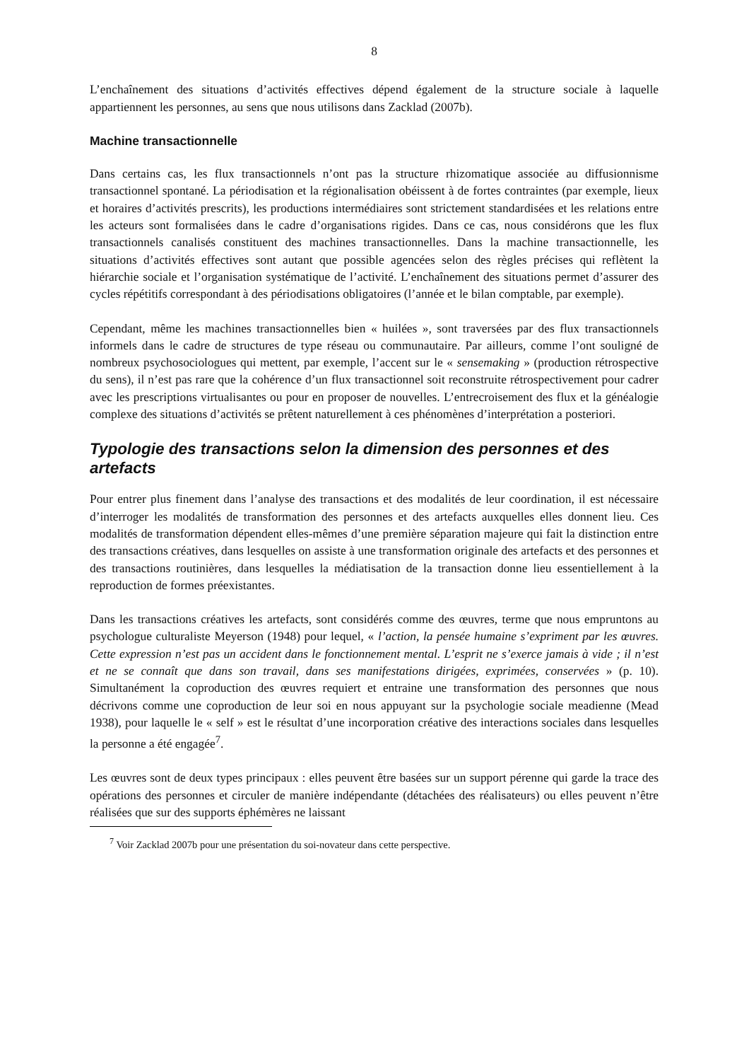8
L’enchaînement des situations d’activités effectives dépend également de la structure sociale à laquelle appartiennent les personnes, au sens que nous utilisons dans Zacklad (2007b).
Machine transactionnelle
Dans certains cas, les flux transactionnels n’ont pas la structure rhizomatique associée au diffusionnisme transactionnel spontané. La périodisation et la régionalisation obéissent à de fortes contraintes (par exemple, lieux et horaires d’activités prescrits), les productions intermédiaires sont strictement standardisées et les relations entre les acteurs sont formalisées dans le cadre d’organisations rigides. Dans ce cas, nous considérons que les flux transactionnels canalisés constituent des machines transactionnelles. Dans la machine transactionnelle, les situations d’activités effectives sont autant que possible agencées selon des règles précises qui reflètent la hiérarchie sociale et l’organisation systématique de l’activité. L’enchaînement des situations permet d’assurer des cycles répétitifs correspondant à des périodisations obligatoires (l’année et le bilan comptable, par exemple).
Cependant, même les machines transactionnelles bien « huilées », sont traversées par des flux transactionnels informels dans le cadre de structures de type réseau ou communautaire. Par ailleurs, comme l’ont souligné de nombreux psychosociologues qui mettent, par exemple, l’accent sur le « sensemaking » (production rétrospective du sens), il n’est pas rare que la cohérence d’un flux transactionnel soit reconstruite rétrospectivement pour cadrer avec les prescriptions virtualisantes ou pour en proposer de nouvelles. L’entrecroisement des flux et la généalogie complexe des situations d’activités se prêtent naturellement à ces phénomènes d’interprétation a posteriori.
Typologie des transactions selon la dimension des personnes et des artefacts
Pour entrer plus finement dans l’analyse des transactions et des modalités de leur coordination, il est nécessaire d’interroger les modalités de transformation des personnes et des artefacts auxquelles elles donnent lieu. Ces modalités de transformation dépendent elles-mêmes d’une première séparation majeure qui fait la distinction entre des transactions créatives, dans lesquelles on assiste à une transformation originale des artefacts et des personnes et des transactions routinières, dans lesquelles la médiatisation de la transaction donne lieu essentiellement à la reproduction de formes préexistantes.
Dans les transactions créatives les artefacts, sont considérés comme des œuvres, terme que nous empruntons au psychologue culturaliste Meyerson (1948) pour lequel, « l’action, la pensée humaine s’expriment par les œuvres. Cette expression n’est pas un accident dans le fonctionnement mental. L’esprit ne s’exerce jamais à vide ; il n’est et ne se connaît que dans son travail, dans ses manifestations dirigées, exprimées, conservées » (p. 10). Simultanément la coproduction des œuvres requiert et entraine une transformation des personnes que nous décrivons comme une coproduction de leur soi en nous appuyant sur la psychologie sociale meadienne (Mead 1938), pour laquelle le « self » est le résultat d’une incorporation créative des interactions sociales dans lesquelles la personne a été engagée<sup>7</sup>.
Les œuvres sont de deux types principaux : elles peuvent être basées sur un support pérenne qui garde la trace des opérations des personnes et circuler de manière indépendante (détachées des réalisateurs) ou elles peuvent n’être réalisées que sur des supports éphémères ne laissant
<sup>7</sup> Voir Zacklad 2007b pour une présentation du soi-novateur dans cette perspective.